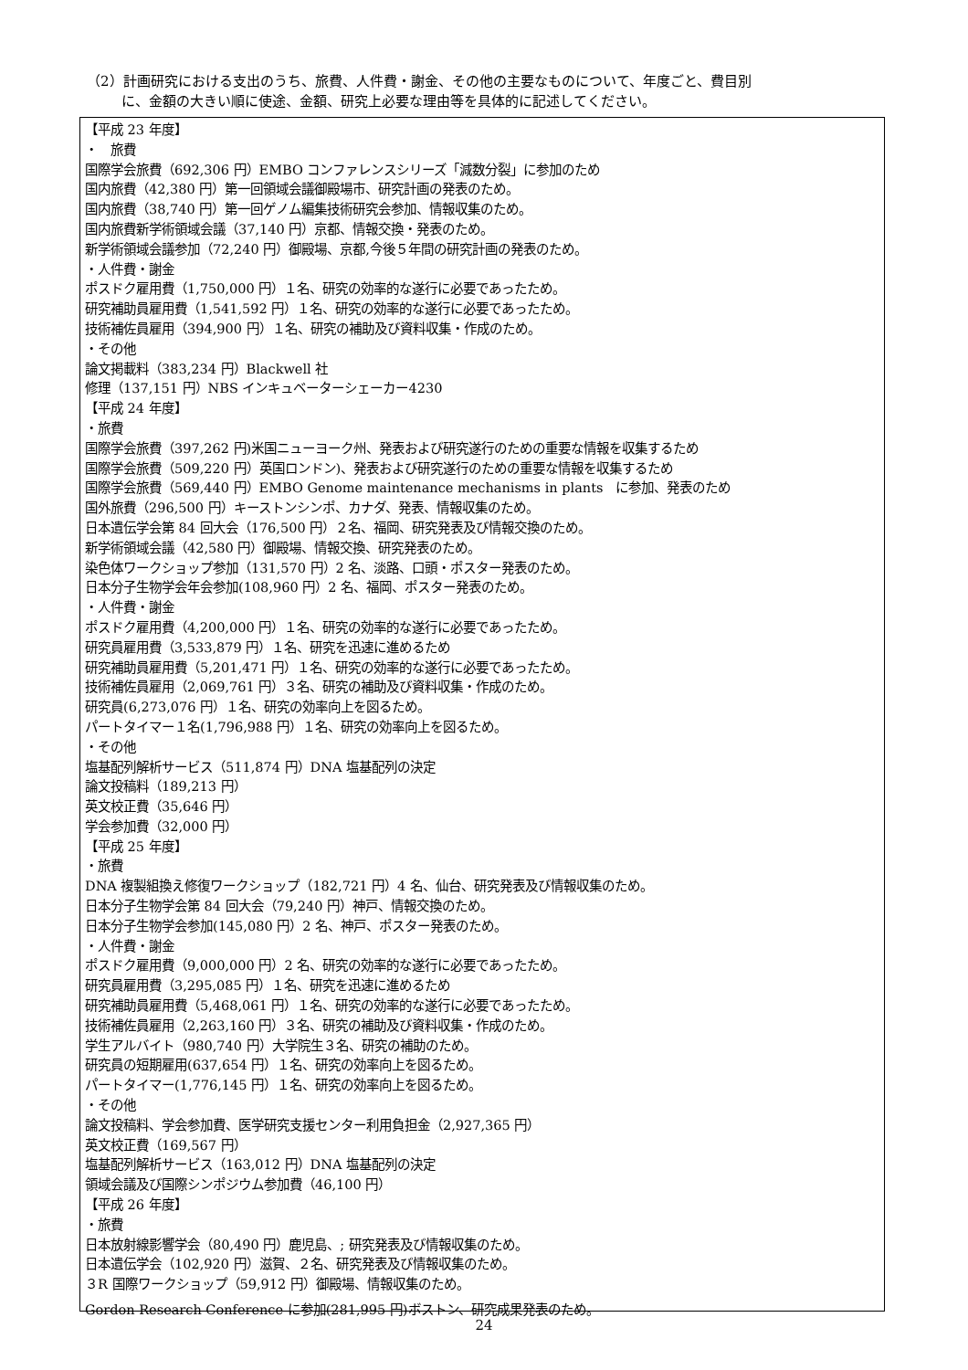（2）計画研究における支出のうち、旅費、人件費・謝金、その他の主要なものについて、年度ごと、費目別
に、金額の大きい順に使途、金額、研究上必要な理由等を具体的に記述してください。
【平成 23 年度】
・　旅費
国際学会旅費（692,306 円）EMBO コンファレンスシリーズ「減数分裂」に参加のため
国内旅費（42,380 円）第一回領域会議御殿場市、研究計画の発表のため。
国内旅費（38,740 円）第一回ゲノム編集技術研究会参加、情報収集のため。
国内旅費新学術領域会議（37,140 円）京都、情報交換・発表のため。
新学術領域会議参加（72,240 円）御殿場、京都,今後５年間の研究計画の発表のため。
・人件費・謝金
ポスドク雇用費（1,750,000 円）１名、研究の効率的な遂行に必要であったため。
研究補助員雇用費（1,541,592 円）１名、研究の効率的な遂行に必要であったため。
技術補佐員雇用（394,900 円）１名、研究の補助及び資料収集・作成のため。
・その他
論文掲載料（383,234 円）Blackwell 社
修理（137,151 円）NBS インキュベーターシェーカー4230
【平成 24 年度】
・旅費
国際学会旅費（397,262 円)米国ニューヨーク州、発表および研究遂行のための重要な情報を収集するため
国際学会旅費（509,220 円）英国ロンドン)、発表および研究遂行のための重要な情報を収集するため
国際学会旅費（569,440 円）EMBO Genome maintenance mechanisms in plants　に参加、発表のため
国外旅費（296,500 円）キーストンシンポ、カナダ、発表、情報収集のため。
日本遺伝学会第 84 回大会（176,500 円）２名、福岡、研究発表及び情報交換のため。
新学術領域会議（42,580 円）御殿場、情報交換、研究発表のため。
染色体ワークショップ参加（131,570 円）2 名、淡路、口頭・ポスター発表のため。
日本分子生物学会年会参加(108,960 円）2 名、福岡、ポスター発表のため。
・人件費・謝金
ポスドク雇用費（4,200,000 円）１名、研究の効率的な遂行に必要であったため。
研究員雇用費（3,533,879 円）１名、研究を迅速に進めるため
研究補助員雇用費（5,201,471 円）１名、研究の効率的な遂行に必要であったため。
技術補佐員雇用（2,069,761 円）３名、研究の補助及び資料収集・作成のため。
研究員(6,273,076 円）１名、研究の効率向上を図るため。
パートタイマー１名(1,796,988 円）１名、研究の効率向上を図るため。
・その他
塩基配列解析サービス（511,874 円）DNA 塩基配列の決定
論文投稿料（189,213 円）
英文校正費（35,646 円）
学会参加費（32,000 円）
【平成 25 年度】
・旅費
DNA 複製組換え修復ワークショップ（182,721 円）4 名、仙台、研究発表及び情報収集のため。
日本分子生物学会第 84 回大会（79,240 円）神戸、情報交換のため。
日本分子生物学会参加(145,080 円）2 名、神戸、ポスター発表のため。
・人件費・謝金
ポスドク雇用費（9,000,000 円）2 名、研究の効率的な遂行に必要であったため。
研究員雇用費（3,295,085 円）１名、研究を迅速に進めるため
研究補助員雇用費（5,468,061 円）１名、研究の効率的な遂行に必要であったため。
技術補佐員雇用（2,263,160 円）３名、研究の補助及び資料収集・作成のため。
学生アルバイト（980,740 円）大学院生３名、研究の補助のため。
研究員の短期雇用(637,654 円）１名、研究の効率向上を図るため。
パートタイマー(1,776,145 円）１名、研究の効率向上を図るため。
・その他
論文投稿料、学会参加費、医学研究支援センター利用負担金（2,927,365 円）
英文校正費（169,567 円）
塩基配列解析サービス（163,012 円）DNA 塩基配列の決定
領域会議及び国際シンポジウム参加費（46,100 円）
【平成 26 年度】
・旅費
日本放射線影響学会（80,490 円）鹿児島、; 研究発表及び情報収集のため。
日本遺伝学会（102,920 円）滋賀、２名、研究発表及び情報収集のため。
３R 国際ワークショップ（59,912 円）御殿場、情報収集のため。
Gordon Research Conference に参加(281,995 円)ボストン、研究成果発表のため。
24